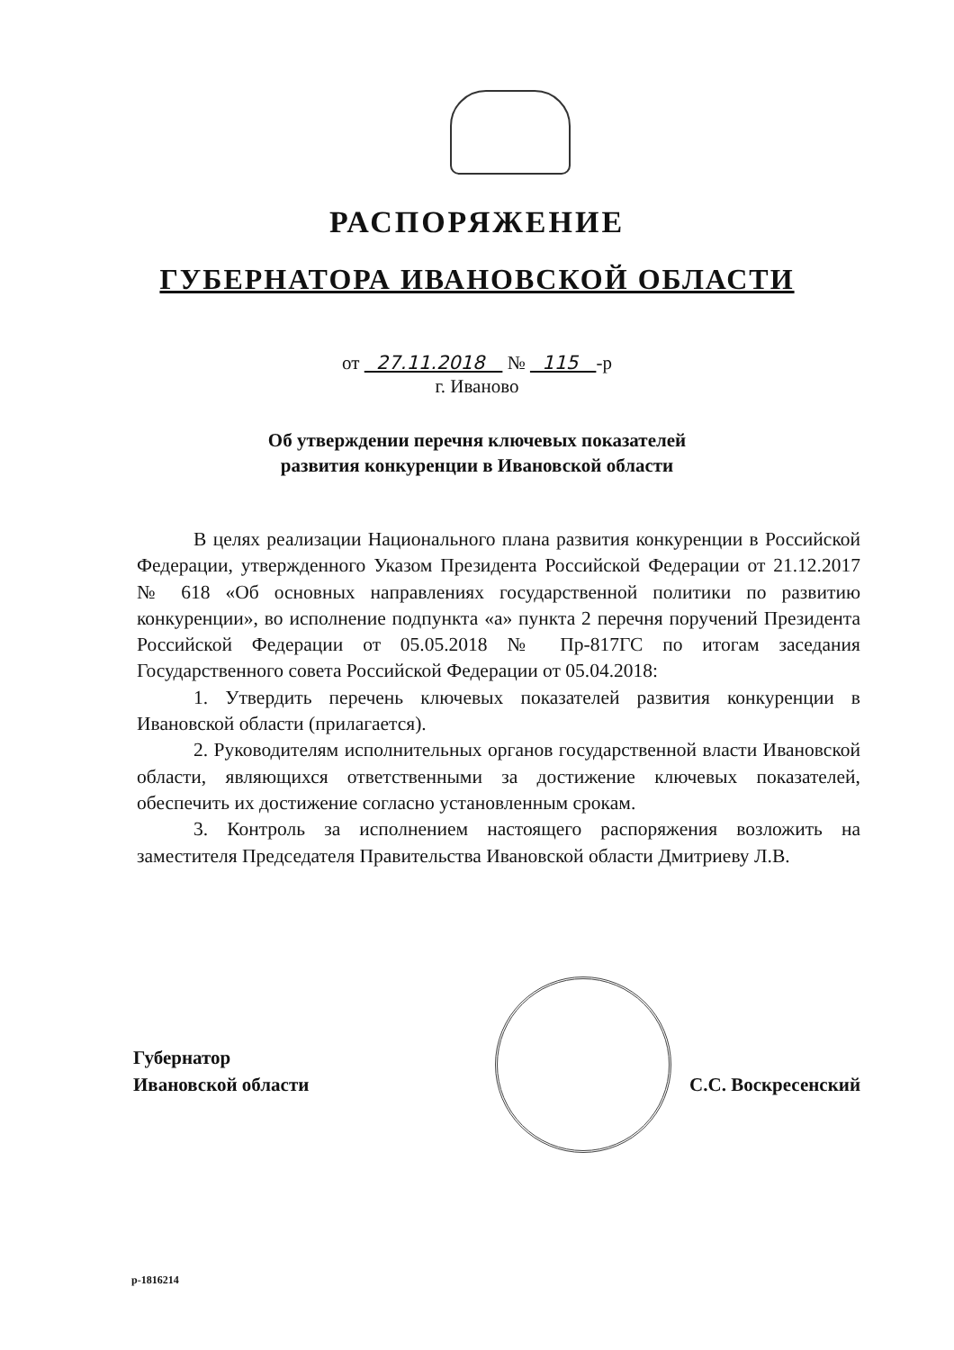РАСПОРЯЖЕНИЕ
ГУБЕРНАТОРА ИВАНОВСКОЙ ОБЛАСТИ
от 27.11.2018 № 115 -р
г. Иваново
Об утверждении перечня ключевых показателей
развития конкуренции в Ивановской области
В целях реализации Национального плана развития конкуренции в Российской Федерации, утвержденного Указом Президента Российской Федерации от 21.12.2017 № 618 «Об основных направлениях государственной политики по развитию конкуренции», во исполнение подпункта «а» пункта 2 перечня поручений Президента Российской Федерации от 05.05.2018 № Пр-817ГС по итогам заседания Государственного совета Российской Федерации от 05.04.2018:
1. Утвердить перечень ключевых показателей развития конкуренции в Ивановской области (прилагается).
2. Руководителям исполнительных органов государственной власти Ивановской области, являющихся ответственными за достижение ключевых показателей, обеспечить их достижение согласно установленным срокам.
3. Контроль за исполнением настоящего распоряжения возложить на заместителя Председателя Правительства Ивановской области Дмитриеву Л.В.
Губернатор
Ивановской области
С.С. Воскресенский
р-1816214